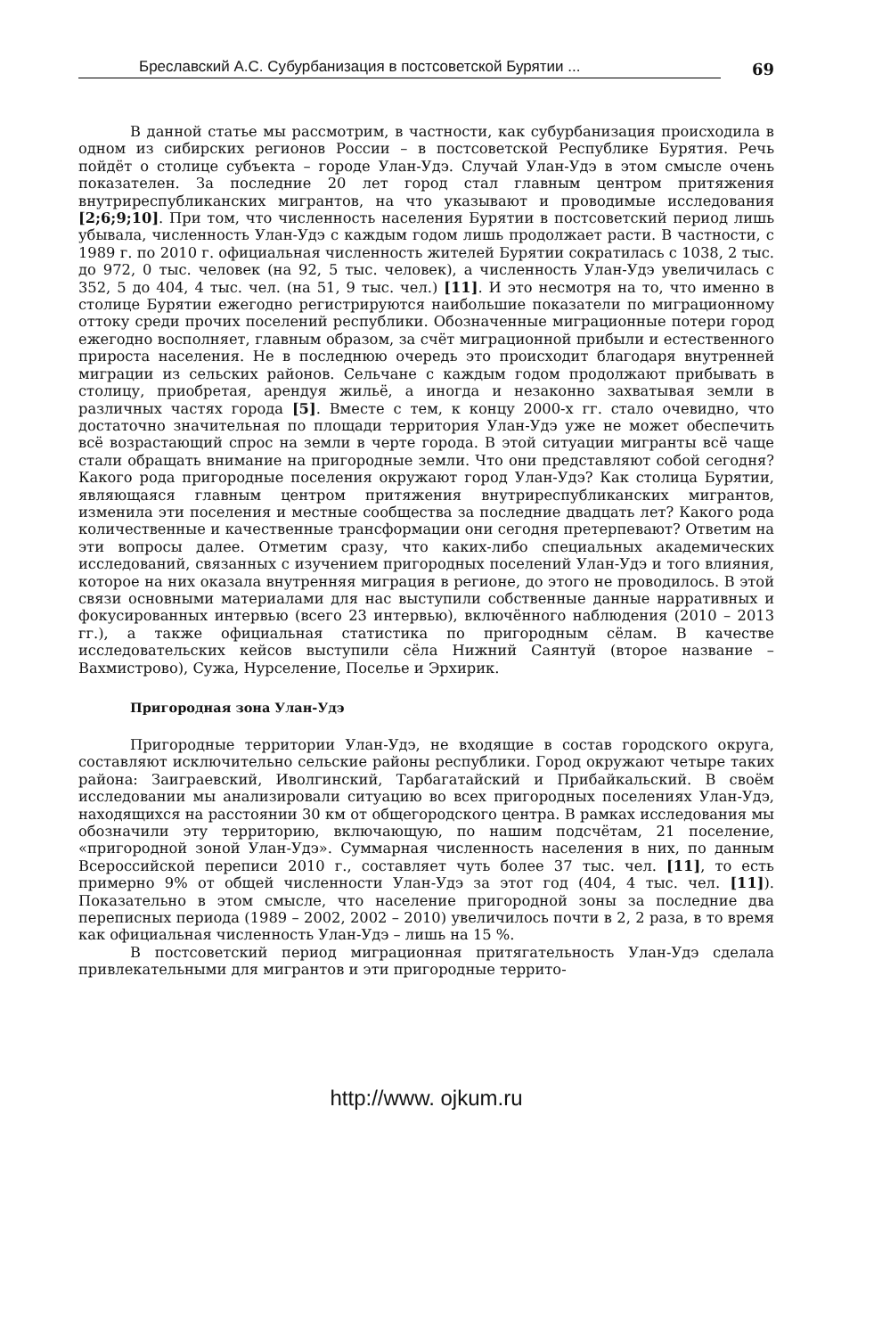Бреславский А.С. Субурбанизация в постсоветской Бурятии ...
69
В данной статье мы рассмотрим, в частности, как субурбанизация происходила в одном из сибирских регионов России – в постсоветской Республике Бурятия. Речь пойдёт о столице субъекта – городе Улан-Удэ. Случай Улан-Удэ в этом смысле очень показателен. За последние 20 лет город стал главным центром притяжения внутриреспубликанских мигрантов, на что указывают и проводимые исследования [2;6;9;10]. При том, что численность населения Бурятии в постсоветский период лишь убывала, численность Улан-Удэ с каждым годом лишь продолжает расти. В частности, с 1989 г. по 2010 г. официальная численность жителей Бурятии сократилась с 1038, 2 тыс. до 972, 0 тыс. человек (на 92, 5 тыс. человек), а численность Улан-Удэ увеличилась с 352, 5 до 404, 4 тыс. чел. (на 51, 9 тыс. чел.) [11]. И это несмотря на то, что именно в столице Бурятии ежегодно регистрируются наибольшие показатели по миграционному оттоку среди прочих поселений республики. Обозначенные миграционные потери город ежегодно восполняет, главным образом, за счёт миграционной прибыли и естественного прироста населения. Не в последнюю очередь это происходит благодаря внутренней миграции из сельских районов. Сельчане с каждым годом продолжают прибывать в столицу, приобретая, арендуя жильё, а иногда и незаконно захватывая земли в различных частях города [5]. Вместе с тем, к концу 2000-х гг. стало очевидно, что достаточно значительная по площади территория Улан-Удэ уже не может обеспечить всё возрастающий спрос на земли в черте города. В этой ситуации мигранты всё чаще стали обращать внимание на пригородные земли. Что они представляют собой сегодня? Какого рода пригородные поселения окружают город Улан-Удэ? Как столица Бурятии, являющаяся главным центром притяжения внутриреспубликанских мигрантов, изменила эти поселения и местные сообщества за последние двадцать лет? Какого рода количественные и качественные трансформации они сегодня претерпевают? Ответим на эти вопросы далее. Отметим сразу, что каких-либо специальных академических исследований, связанных с изучением пригородных поселений Улан-Удэ и того влияния, которое на них оказала внутренняя миграция в регионе, до этого не проводилось. В этой связи основными материалами для нас выступили собственные данные нарративных и фокусированных интервью (всего 23 интервью), включённого наблюдения (2010 – 2013 гг.), а также официальная статистика по пригородным сёлам. В качестве исследовательских кейсов выступили сёла Нижний Саянтуй (второе название – Вахмистрово), Сужа, Нурселение, Поселье и Эрхирик.
Пригородная зона Улан-Удэ
Пригородные территории Улан-Удэ, не входящие в состав городского округа, составляют исключительно сельские районы республики. Город окружают четыре таких района: Заиграевский, Иволгинский, Тарбагатайский и Прибайкальский. В своём исследовании мы анализировали ситуацию во всех пригородных поселениях Улан-Удэ, находящихся на расстоянии 30 км от общегородского центра. В рамках исследования мы обозначили эту территорию, включающую, по нашим подсчётам, 21 поселение, «пригородной зоной Улан-Удэ». Суммарная численность населения в них, по данным Всероссийской переписи 2010 г., составляет чуть более 37 тыс. чел. [11], то есть примерно 9% от общей численности Улан-Удэ за этот год (404, 4 тыс. чел. [11]). Показательно в этом смысле, что население пригородной зоны за последние два переписных периода (1989 – 2002, 2002 – 2010) увеличилось почти в 2, 2 раза, в то время как официальная численность Улан-Удэ – лишь на 15 %.
В постсоветский период миграционная притягательность Улан-Удэ сделала привлекательными для мигрантов и эти пригородные террито-
http://www. ojkum.ru